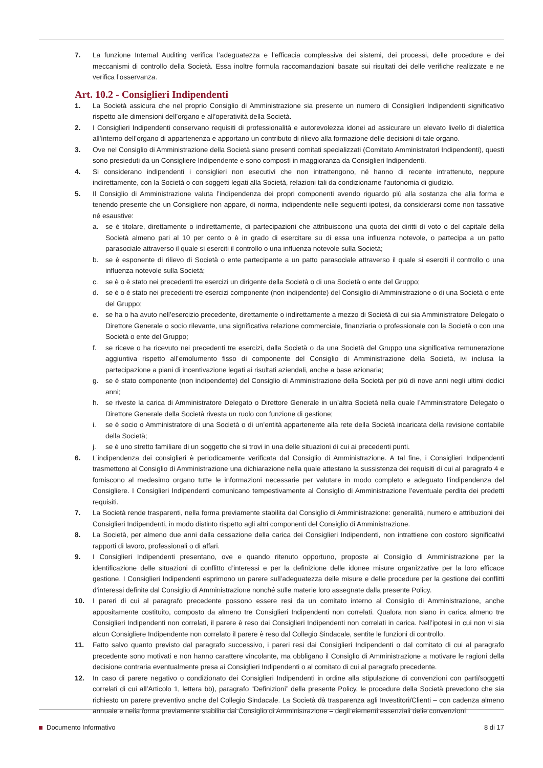7. La funzione Internal Auditing verifica l’adeguatezza e l’efficacia complessiva dei sistemi, dei processi, delle procedure e dei meccanismi di controllo della Società. Essa inoltre formula raccomandazioni basate sui risultati dei delle verifiche realizzate e ne verifica l’osservanza.
Art. 10.2 - Consiglieri Indipendenti
1. La Società assicura che nel proprio Consiglio di Amministrazione sia presente un numero di Consiglieri Indipendenti significativo rispetto alle dimensioni dell’organo e all’operatività della Società.
2. I Consiglieri Indipendenti conservano requisiti di professionalità e autorevolezza idonei ad assicurare un elevato livello di dialettica all’interno dell’organo di appartenenza e apportano un contributo di rilievo alla formazione delle decisioni di tale organo.
3. Ove nel Consiglio di Amministrazione della Società siano presenti comitati specializzati (Comitato Amministratori Indipendenti), questi sono presieduti da un Consigliere Indipendente e sono composti in maggioranza da Consiglieri Indipendenti.
4. Si considerano indipendenti i consiglieri non esecutivi che non intrattengono, né hanno di recente intrattenuto, neppure indirettamente, con la Società o con soggetti legati alla Società, relazioni tali da condizionarne l’autonomia di giudizio.
5. Il Consiglio di Amministrazione valuta l’indipendenza dei propri componenti avendo riguardo più alla sostanza che alla forma e tenendo presente che un Consigliere non appare, di norma, indipendente nelle seguenti ipotesi, da considerarsi come non tassative né esaustive:
a. se è titolare, direttamente o indirettamente, di partecipazioni che attribuiscono una quota dei diritti di voto o del capitale della Società almeno pari al 10 per cento o è in grado di esercitare su di essa una influenza notevole, o partecipa a un patto parasociale attraverso il quale si eserciti il controllo o una influenza notevole sulla Società;
b. se è esponente di rilievo di Società o ente partecipante a un patto parasociale attraverso il quale si eserciti il controllo o una influenza notevole sulla Società;
c. se è o è stato nei precedenti tre esercizi un dirigente della Società o di una Società o ente del Gruppo;
d. se è o è stato nei precedenti tre esercizi componente (non indipendente) del Consiglio di Amministrazione o di una Società o ente del Gruppo;
e. se ha o ha avuto nell’esercizio precedente, direttamente o indirettamente a mezzo di Società di cui sia Amministratore Delegato o Direttore Generale o socio rilevante, una significativa relazione commerciale, finanziaria o professionale con la Società o con una Società o ente del Gruppo;
f. se riceve o ha ricevuto nei precedenti tre esercizi, dalla Società o da una Società del Gruppo una significativa remunerazione aggiuntiva rispetto all’emolumento fisso di componente del Consiglio di Amministrazione della Società, ivi inclusa la partecipazione a piani di incentivazione legati ai risultati aziendali, anche a base azionaria;
g. se è stato componente (non indipendente) del Consiglio di Amministrazione della Società per più di nove anni negli ultimi dodici anni;
h. se riveste la carica di Amministratore Delegato o Direttore Generale in un’altra Società nella quale l’Amministratore Delegato o Direttore Generale della Società rivesta un ruolo con funzione di gestione;
i. se è socio o Amministratore di una Società o di un’entità appartenente alla rete della Società incaricata della revisione contabile della Società;
j. se è uno stretto familiare di un soggetto che si trovi in una delle situazioni di cui ai precedenti punti.
6. L’indipendenza dei consiglieri è periodicamente verificata dal Consiglio di Amministrazione. A tal fine, i Consiglieri Indipendenti trasmettono al Consiglio di Amministrazione una dichiarazione nella quale attestano la sussistenza dei requisiti di cui al paragrafo 4 e forniscono al medesimo organo tutte le informazioni necessarie per valutare in modo completo e adeguato l’indipendenza del Consigliere. I Consiglieri Indipendenti comunicano tempestivamente al Consiglio di Amministrazione l’eventuale perdita dei predetti requisiti.
7. La Società rende trasparenti, nella forma previamente stabilita dal Consiglio di Amministrazione: generalità, numero e attribuzioni dei Consiglieri Indipendenti, in modo distinto rispetto agli altri componenti del Consiglio di Amministrazione.
8. La Società, per almeno due anni dalla cessazione della carica dei Consiglieri Indipendenti, non intrattiene con costoro significativi rapporti di lavoro, professionali o di affari.
9. I Consiglieri Indipendenti presentano, ove e quando ritenuto opportuno, proposte al Consiglio di Amministrazione per la identificazione delle situazioni di conflitto d’interessi e per la definizione delle idonee misure organizzative per la loro efficace gestione. I Consiglieri Indipendenti esprimono un parere sull’adeguatezza delle misure e delle procedure per la gestione dei conflitti d’interessi definite dal Consiglio di Amministrazione nonché sulle materie loro assegnate dalla presente Policy.
10. I pareri di cui al paragrafo precedente possono essere resi da un comitato interno al Consiglio di Amministrazione, anche appositamente costituito, composto da almeno tre Consiglieri Indipendenti non correlati. Qualora non siano in carica almeno tre Consiglieri Indipendenti non correlati, il parere è reso dai Consiglieri Indipendenti non correlati in carica. Nell’ipotesi in cui non vi sia alcun Consigliere Indipendente non correlato il parere è reso dal Collegio Sindacale, sentite le funzioni di controllo.
11. Fatto salvo quanto previsto dal paragrafo successivo, i pareri resi dai Consiglieri Indipendenti o dal comitato di cui al paragrafo precedente sono motivati e non hanno carattere vincolante, ma obbligano il Consiglio di Amministrazione a motivare le ragioni della decisione contraria eventualmente presa ai Consiglieri Indipendenti o al comitato di cui al paragrafo precedente.
12. In caso di parere negativo o condizionato dei Consiglieri Indipendenti in ordine alla stipulazione di convenzioni con parti/soggetti correlati di cui all’Articolo 1, lettera bb), paragrafo “Definizioni” della presente Policy, le procedure della Società prevedono che sia richiesto un parere preventivo anche del Collegio Sindacale. La Società dà trasparenza agli Investitori/Clienti – con cadenza almeno annuale e nella forma previamente stabilita dal Consiglio di Amministrazione – degli elementi essenziali delle convenzioni
Documento Informativo 8 di 17